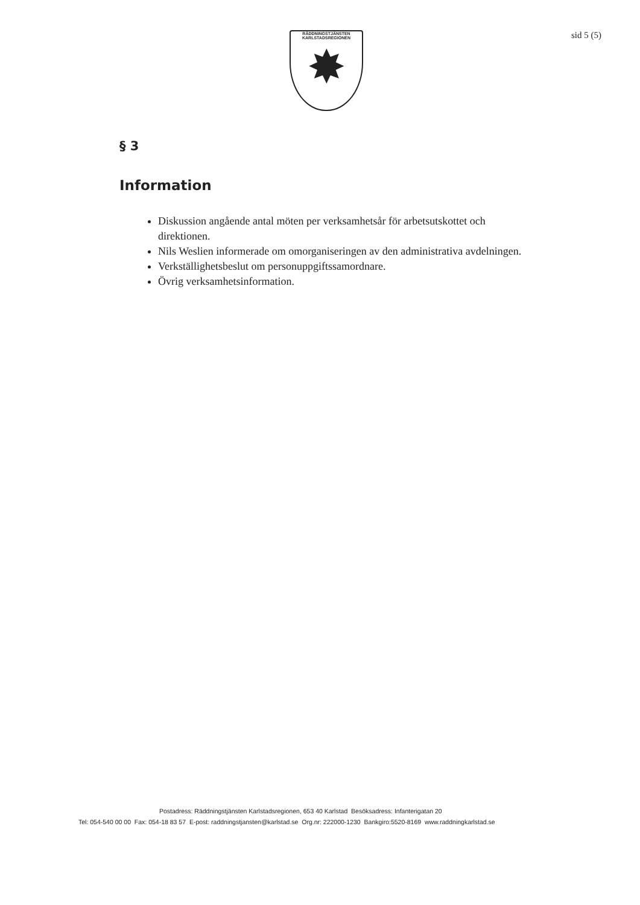RÄDDNINGSTJÄNSTEN
KARLSTADSREGIONEN
✸
sid 5 (5)
§ 3
Information
Diskussion angående antal möten per verksamhetsår för arbetsutskottet och direktionen.
Nils Weslien informerade om omorganiseringen av den administrativa avdelningen.
Verkställighetsbeslut om personuppgiftssamordnare.
Övrig verksamhetsinformation.
Postadress: Räddningstjänsten Karlstadsregionen, 653 40 Karlstad Besöksadress: Infanterigatan 20
Tel: 054-540 00 00 Fax: 054-18 83 57 E-post: raddningstjansten@karlstad.se Org.nr: 222000-1230 Bankgiro:5520-8169 www.raddningkarlstad.se